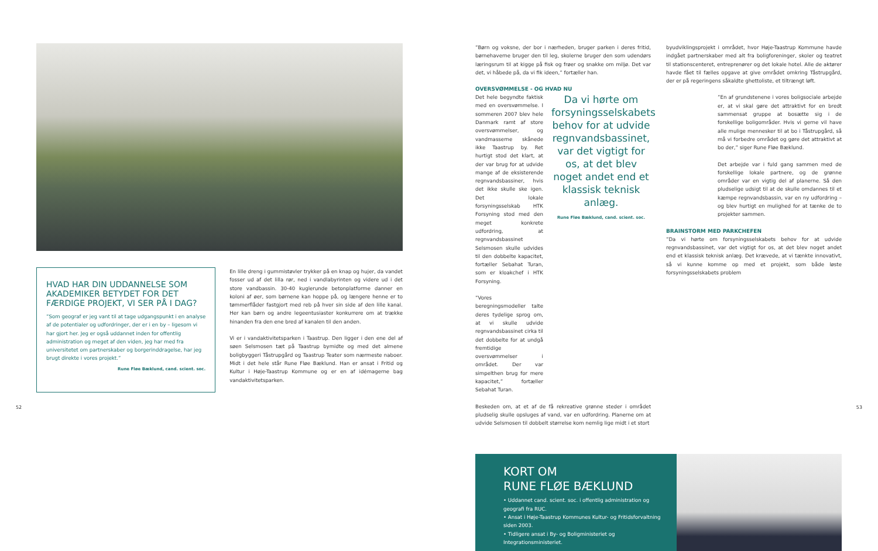HVAD HAR DIN UDDANNELSE SOM AKADEMIKER BETYDET FOR DET FÆRDIGE PROJEKT, VI SER PÅ I DAG?
”Som geograf er jeg vant til at tage udgangspunkt i en analyse af de potentialer og udfordringer, der er i en by – ligesom vi har gjort her. Jeg er også uddannet inden for offentlig administration og meget af den viden, jeg har med fra universitetet om partnerskaber og borgerinddragelse, har jeg brugt direkte i vores projekt.”
Rune Fløe Bæklund, cand. scient. soc.
En lille dreng i gummistøvler trykker på en knap og hujer, da vandet fosser ud af det lilla rør, ned i vandlabyrinten og videre ud i det store vandbassin. 30-40 kuglerunde betonplatforme danner en koloni af øer, som børnene kan hoppe på, og længere henne er to tømmerflåder fastgjort med reb på hver sin side af den lille kanal. Her kan børn og andre legeentusiaster konkurrere om at trække hinanden fra den ene bred af kanalen til den anden.
Vi er i vandaktivitetsparken i Taastrup. Den ligger i den ene del af søen Selsmosen tæt på Taastrup bymidte og med det almene boligbyggeri Tåstrupgård og Taastrup Teater som nærmeste naboer. Midt i det hele står Rune Fløe Bæklund. Han er ansat i Fritid og Kultur i Høje-Taastrup Kommune og er en af idémagerne bag vandaktivitetsparken.
”Børn og voksne, der bor i nærheden, bruger parken i deres fritid, børnehaverne bruger den til leg, skolerne bruger den som udendørs læringsrum til at kigge på fisk og frøer og snakke om miljø. Det var det, vi håbede på, da vi fik ideen,” fortæller han.
OVERSVØMMELSE - OG HVAD NU
Det hele begyndte faktisk med en oversvømmelse. I sommeren 2007 blev hele Danmark ramt af store oversvømmelser, og vandmasserne skånede ikke Taastrup by. Ret hurtigt stod det klart, at der var brug for at udvide mange af de eksisterende regnvandsbassiner, hvis det ikke skulle ske igen. Det lokale forsyningsselskab HTK Forsyning stod med den meget konkrete udfordring, at regnvandsbassinet Selsmosen skulle udvides til den dobbelte kapacitet, fortæller Sebahat Turan, som er kloakchef i HTK Forsyning.
”Vores beregningsmodeller talte deres tydelige sprog om, at vi skulle udvide regnvandsbassinet cirka til det dobbelte for at undgå fremtidige oversvømmelser i området. Der var simpelthen brug for mere kapacitet,” fortæller Sebahat Turan.
Da vi hørte om forsyningsselskabets behov for at udvide regnvandsbassinet, var det vigtigt for os, at det blev noget andet end et klassisk teknisk anlæg.
Rune Fløe Bæklund, cand. scient. soc.
Beskeden om, at et af de få rekreative grønne steder i området pludselig skulle opsluges af vand, var en udfordring. Planerne om at udvide Selsmosen til dobbelt størrelse kom nemlig lige midt i et stort
byudviklingsprojekt i området, hvor Høje-Taastrup Kommune havde indgået partnerskaber med alt fra boligforeninger, skoler og teatret til stationscenteret, entreprenører og det lokale hotel. Alle de aktører havde fået til fælles opgave at give området omkring Tåstrupgård, der er på regeringens såkaldte ghettoliste, et tiltrængt løft.
”En af grundstenene i vores boligsociale arbejde er, at vi skal gøre det attraktivt for en bredt sammensat gruppe at bosætte sig i de forskellige boligområder. Hvis vi gerne vil have alle mulige mennesker til at bo i Tåstrupgård, så må vi forbedre området og gøre det attraktivt at bo der,” siger Rune Fløe Bæklund.
Det arbejde var i fuld gang sammen med de forskellige lokale partnere, og de grønne områder var en vigtig del af planerne. Så den pludselige udsigt til at de skulle omdannes til et kæmpe regnvandsbassin, var en ny udfordring – og blev hurtigt en mulighed for at tænke de to projekter sammen.
BRAINSTORM MED PARKCHEFEN
”Da vi hørte om forsyningsselskabets behov for at udvide regnvandsbassinet, var det vigtigt for os, at det blev noget andet end et klassisk teknisk anlæg. Det krævede, at vi tænkte innovativt, så vi kunne komme op med et projekt, som både løste forsyningsselskabets problem
KORT OM
RUNE FLØE BÆKLUND
• Uddannet cand. scient. soc. i offentlig administration og geografi fra RUC.
• Ansat i Høje-Taastrup Kommunes Kultur- og Fritidsforvaltning siden 2003.
• Tidligere ansat i By- og Boligministeriet og Integrationsministeriet.
52 53